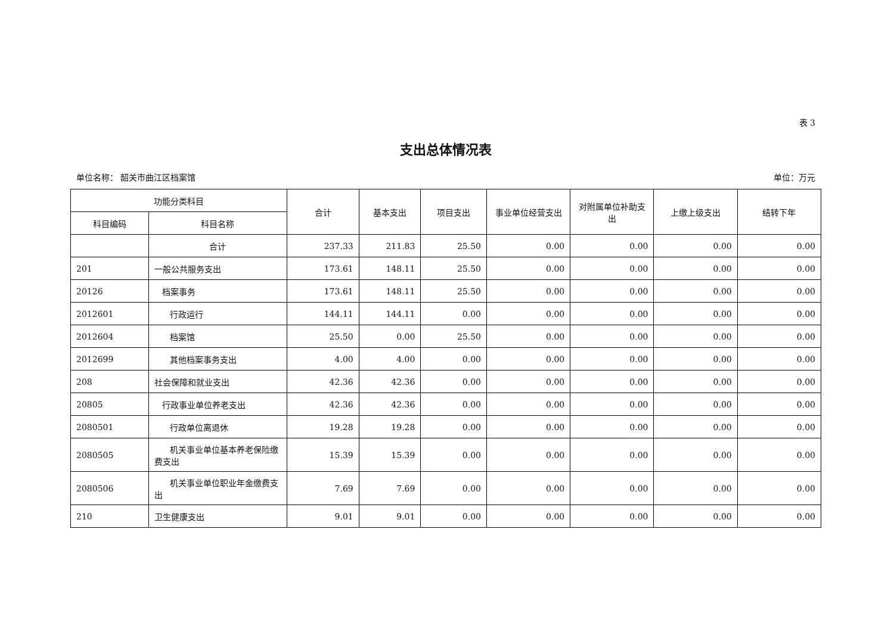表 3
支出总体情况表
单位名称： 韶关市曲江区档案馆 单位：万元
| 功能分类科目 | | 合计 | 基本支出 | 项目支出 | 事业单位经营支出 | 对附属单位补助支出 | 上缴上级支出 | 结转下年 |
| --- | --- | --- | --- | --- | --- | --- | --- | --- |
| 科目编码 | 科目名称 | | | | | | | |
| | 合计 | 237.33 | 211.83 | 25.50 | 0.00 | 0.00 | 0.00 | 0.00 |
| 201 | 一般公共服务支出 | 173.61 | 148.11 | 25.50 | 0.00 | 0.00 | 0.00 | 0.00 |
| 20126 | 档案事务 | 173.61 | 148.11 | 25.50 | 0.00 | 0.00 | 0.00 | 0.00 |
| 2012601 | 行政运行 | 144.11 | 144.11 | 0.00 | 0.00 | 0.00 | 0.00 | 0.00 |
| 2012604 | 档案馆 | 25.50 | 0.00 | 25.50 | 0.00 | 0.00 | 0.00 | 0.00 |
| 2012699 | 其他档案事务支出 | 4.00 | 4.00 | 0.00 | 0.00 | 0.00 | 0.00 | 0.00 |
| 208 | 社会保障和就业支出 | 42.36 | 42.36 | 0.00 | 0.00 | 0.00 | 0.00 | 0.00 |
| 20805 | 行政事业单位养老支出 | 42.36 | 42.36 | 0.00 | 0.00 | 0.00 | 0.00 | 0.00 |
| 2080501 | 行政单位离退休 | 19.28 | 19.28 | 0.00 | 0.00 | 0.00 | 0.00 | 0.00 |
| 2080505 | 机关事业单位基本养老保险缴费支出 | 15.39 | 15.39 | 0.00 | 0.00 | 0.00 | 0.00 | 0.00 |
| 2080506 | 机关事业单位职业年金缴费支出 | 7.69 | 7.69 | 0.00 | 0.00 | 0.00 | 0.00 | 0.00 |
| 210 | 卫生健康支出 | 9.01 | 9.01 | 0.00 | 0.00 | 0.00 | 0.00 | 0.00 |